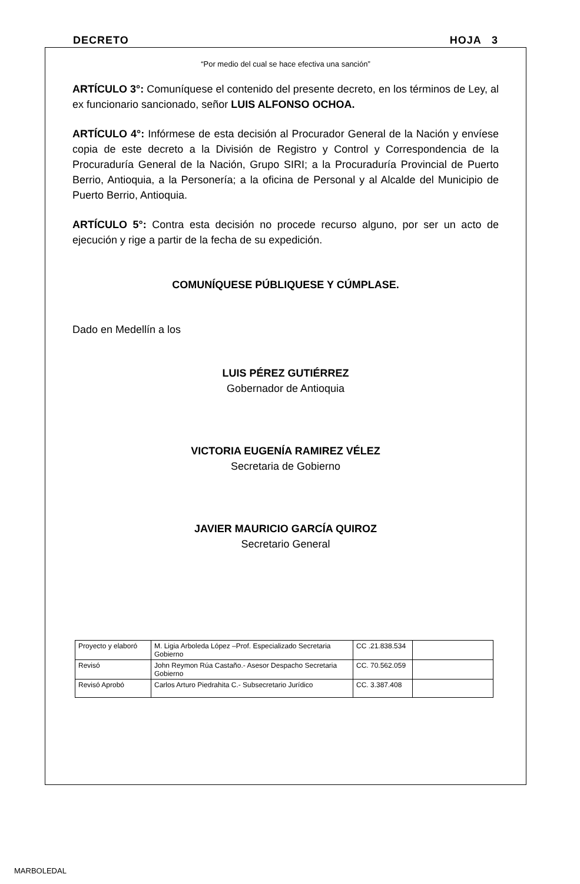DECRETO HOJA 3
“Por medio del cual se hace efectiva una sanción”
ARTÍCULO 3°: Comuníquese el contenido del presente decreto, en los términos de Ley, al ex funcionario sancionado, señor LUIS ALFONSO OCHOA.
ARTÍCULO 4°: Infórmese de esta decisión al Procurador General de la Nación y envíese copia de este decreto a la División de Registro y Control y Correspondencia de la Procuraduría General de la Nación, Grupo SIRI; a la Procuraduría Provincial de Puerto Berrio, Antioquia, a la Personería; a la oficina de Personal y al Alcalde del Municipio de Puerto Berrio, Antioquia.
ARTÍCULO 5°: Contra esta decisión no procede recurso alguno, por ser un acto de ejecución y rige a partir de la fecha de su expedición.
COMUNÍQUESE PÚBLIQUESE Y CÚMPLASE.
Dado en Medellín a los
LUIS PÉREZ GUTIÉRREZ
Gobernador de Antioquia
VICTORIA EUGENÍA RAMIREZ VÉLEZ
Secretaria de Gobierno
JAVIER MAURICIO GARCÍA QUIROZ
Secretario General
| Proyecto y elaboró | M. Ligia Arboleda López –Prof. Especializado Secretaria Gobierno | CC .21.838.534 | |
| Revisó | John Reymon Rúa Castaño.- Asesor Despacho Secretaria Gobierno | CC. 70.562.059 | |
| Revisó Aprobó | Carlos Arturo Piedrahita C.- Subsecretario Jurídico | CC. 3.387.408 | |
MARBOLEDAL